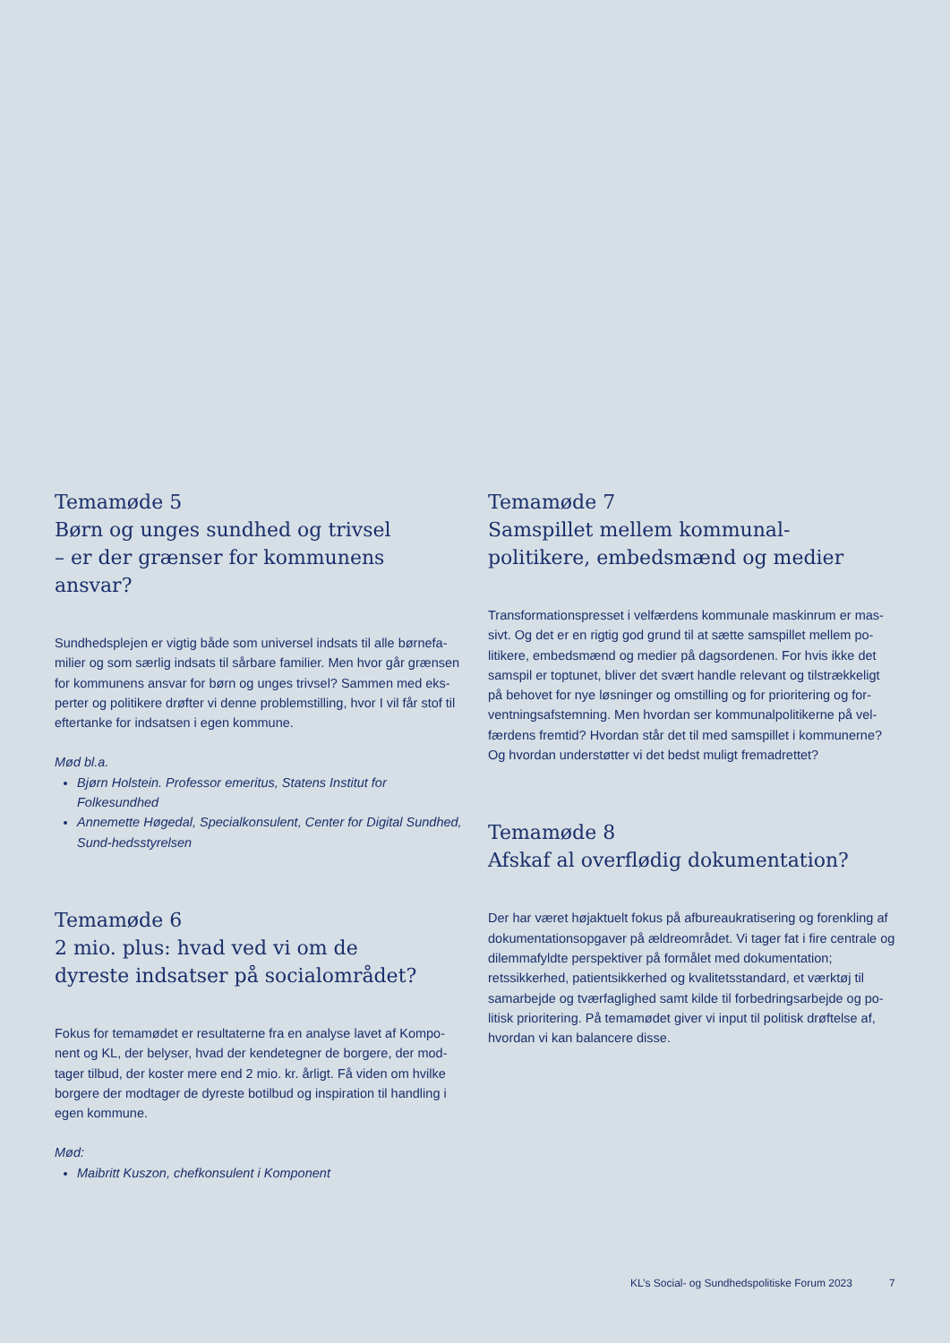Temamøde 5
Børn og unges sundhed og trivsel
– er der grænser for kommunens ansvar?
Sundhedsplejen er vigtig både som universel indsats til alle børnefa-milier og som særlig indsats til sårbare familier. Men hvor går grænsen for kommunens ansvar for børn og unges trivsel? Sammen med eks-perter og politikere drøfter vi denne problemstilling, hvor I vil får stof til eftertanke for indsatsen i egen kommune.
Mød bl.a.
Bjørn Holstein. Professor emeritus, Statens Institut for Folkesundhed
Annemette Høgedal, Specialkonsulent, Center for Digital Sundhed, Sund-hedsstyrelsen
Temamøde 6
2 mio. plus: hvad ved vi om de
dyreste indsatser på socialområdet?
Fokus for temamødet er resultaterne fra en analyse lavet af Kompo-nent og KL, der belyser, hvad der kendetegner de borgere, der mod-tager tilbud, der koster mere end 2 mio. kr. årligt. Få viden om hvilke borgere der modtager de dyreste botilbud og inspiration til handling i egen kommune.
Mød:
Maibritt Kuszon, chefkonsulent i Komponent
Temamøde 7
Samspillet mellem kommunal-
politikere, embedsmænd og medier
Transformationspresset i velfærdens kommunale maskinrum er mas-sivt. Og det er en rigtig god grund til at sætte samspillet mellem po-litikere, embedsmænd og medier på dagsordenen. For hvis ikke det samspil er toptunet, bliver det svært handle relevant og tilstrækkeligt på behovet for nye løsninger og omstilling og for prioritering og for-ventningsafstemning. Men hvordan ser kommunalpolitikerne på vel-færdens fremtid? Hvordan står det til med samspillet i kommunerne? Og hvordan understøtter vi det bedst muligt fremadrettet?
Temamøde 8
Afskaf al overflødig dokumentation?
Der har været højaktuelt fokus på afbureaukratisering og forenkling af dokumentationsopgaver på ældreområdet. Vi tager fat i fire centrale og dilemmafyldte perspektiver på formålet med dokumentation; retssikkerhed, patientsikkerhed og kvalitetsstandard, et værktøj til samarbejde og tværfaglighed samt kilde til forbedringsarbejde og po-litisk prioritering. På temamødet giver vi input til politisk drøftelse af, hvordan vi kan balancere disse.
KL’s Social- og Sundhedspolitiske Forum 2023
7